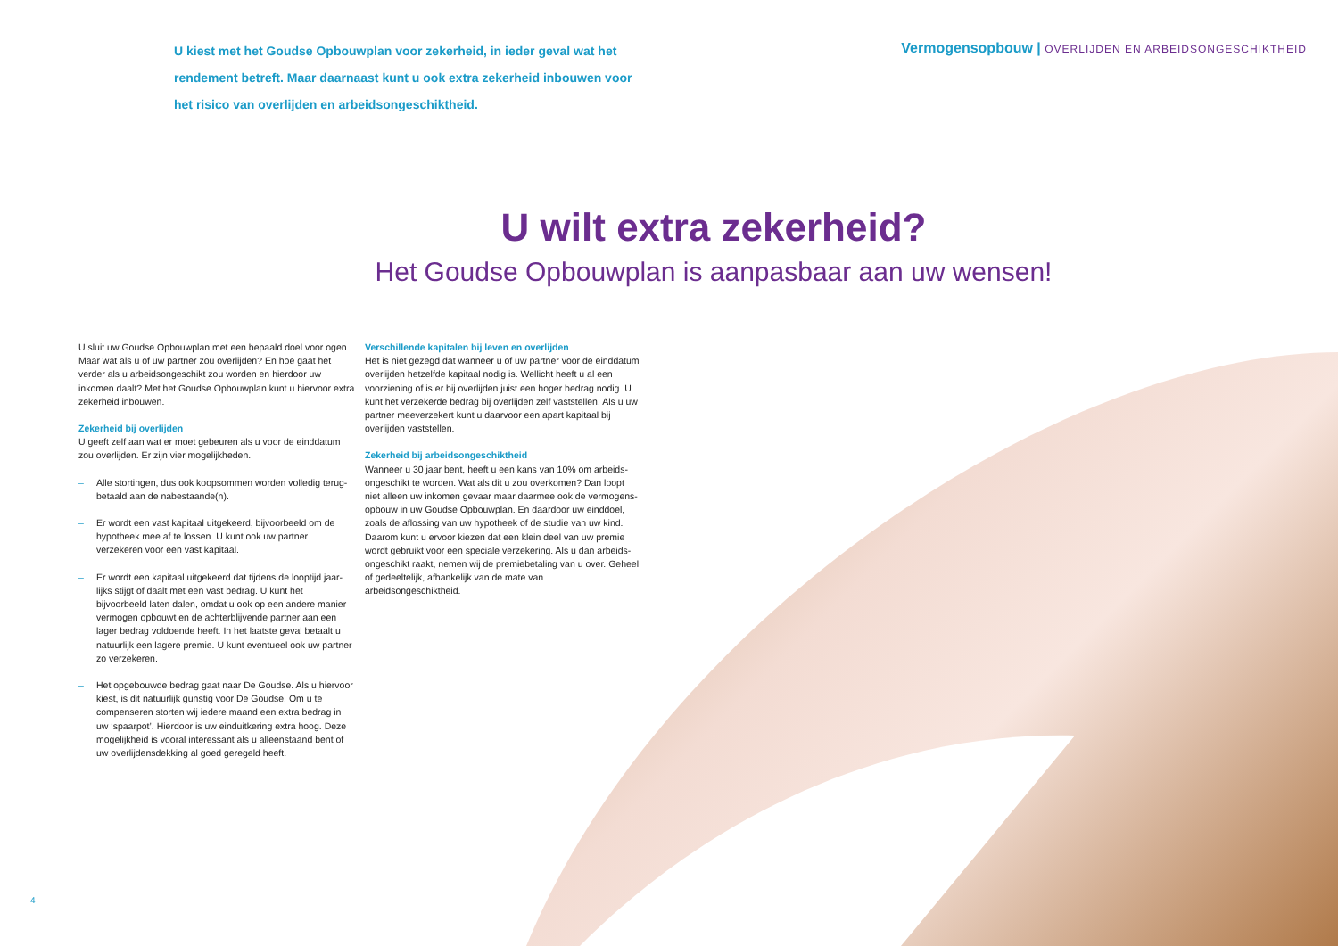U kiest met het Goudse Opbouwplan voor zekerheid, in ieder geval wat het rendement betreft. Maar daarnaast kunt u ook extra zekerheid inbouwen voor het risico van overlijden en arbeidsongeschiktheid.
Vermogensopbouw | OVERLIJDEN EN ARBEIDSONGESCHIKTHEID
U wilt extra zekerheid?
Het Goudse Opbouwplan is aanpasbaar aan uw wensen!
U sluit uw Goudse Opbouwplan met een bepaald doel voor ogen. Maar wat als u of uw partner zou overlijden? En hoe gaat het verder als u arbeidsongeschikt zou worden en hierdoor uw inkomen daalt? Met het Goudse Opbouwplan kunt u hiervoor extra zekerheid inbouwen.
Zekerheid bij overlijden
U geeft zelf aan wat er moet gebeuren als u voor de einddatum zou overlijden. Er zijn vier mogelijkheden.
– Alle stortingen, dus ook koopsommen worden volledig terug-betaald aan de nabestaande(n).
– Er wordt een vast kapitaal uitgekeerd, bijvoorbeeld om de hypotheek mee af te lossen. U kunt ook uw partner verzekeren voor een vast kapitaal.
– Er wordt een kapitaal uitgekeerd dat tijdens de looptijd jaar-lijks stijgt of daalt met een vast bedrag. U kunt het bijvoorbeeld laten dalen, omdat u ook op een andere manier vermogen opbouwt en de achterblijvende partner aan een lager bedrag voldoende heeft. In het laatste geval betaalt u natuurlijk een lagere premie. U kunt eventueel ook uw partner zo verzekeren.
– Het opgebouwde bedrag gaat naar De Goudse. Als u hiervoor kiest, is dit natuurlijk gunstig voor De Goudse. Om u te compenseren storten wij iedere maand een extra bedrag in uw ‘spaarpot’. Hierdoor is uw einduitkering extra hoog. Deze mogelijkheid is vooral interessant als u alleenstaand bent of uw overlijdensdekking al goed geregeld heeft.
Verschillende kapitalen bij leven en overlijden
Het is niet gezegd dat wanneer u of uw partner voor de einddatum overlijden hetzelfde kapitaal nodig is. Wellicht heeft u al een voorziening of is er bij overlijden juist een hoger bedrag nodig. U kunt het verzekerde bedrag bij overlijden zelf vaststellen. Als u uw partner meeverzekert kunt u daarvoor een apart kapitaal bij overlijden vaststellen.
Zekerheid bij arbeidsongeschiktheid
Wanneer u 30 jaar bent, heeft u een kans van 10% om arbeids-ongeschikt te worden. Wat als dit u zou overkomen? Dan loopt niet alleen uw inkomen gevaar maar daarmee ook de vermogens-opbouw in uw Goudse Opbouwplan. En daardoor uw einddoel, zoals de aflossing van uw hypotheek of de studie van uw kind. Daarom kunt u ervoor kiezen dat een klein deel van uw premie wordt gebruikt voor een speciale verzekering. Als u dan arbeids-ongeschikt raakt, nemen wij de premiebetaling van u over. Geheel of gedeeltelijk, afhankelijk van de mate van arbeidsongeschiktheid.
4